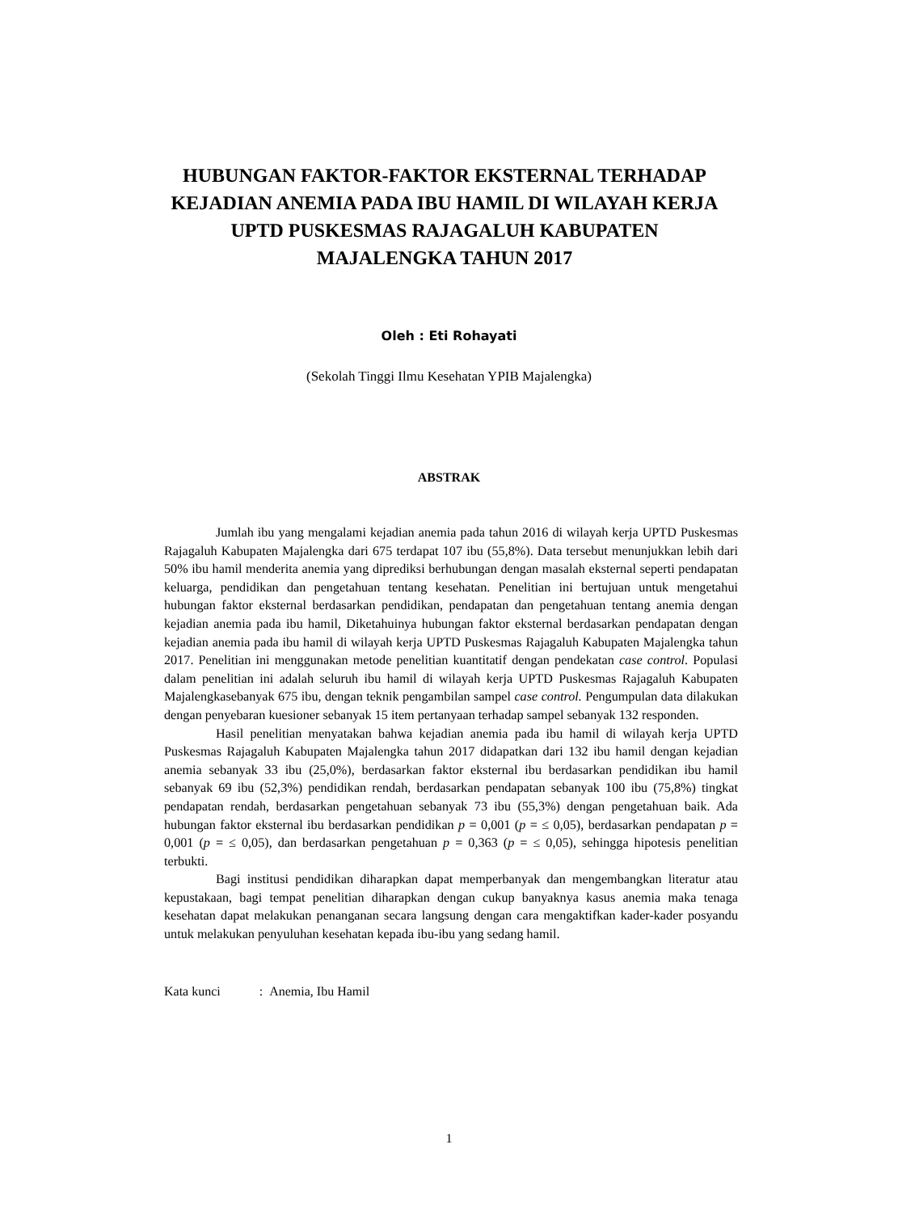HUBUNGAN FAKTOR-FAKTOR EKSTERNAL TERHADAP KEJADIAN ANEMIA PADA IBU HAMIL DI WILAYAH KERJA UPTD PUSKESMAS RAJAGALUH KABUPATEN MAJALENGKA TAHUN 2017
Oleh : Eti Rohayati
(Sekolah Tinggi Ilmu Kesehatan YPIB Majalengka)
ABSTRAK
Jumlah ibu yang mengalami kejadian anemia pada tahun 2016 di wilayah kerja UPTD Puskesmas Rajagaluh Kabupaten Majalengka dari 675 terdapat 107 ibu (55,8%). Data tersebut menunjukkan lebih dari 50% ibu hamil menderita anemia yang diprediksi berhubungan dengan masalah eksternal seperti pendapatan keluarga, pendidikan dan pengetahuan tentang kesehatan. Penelitian ini bertujuan untuk mengetahui hubungan faktor eksternal berdasarkan pendidikan, pendapatan dan pengetahuan tentang anemia dengan kejadian anemia pada ibu hamil, Diketahuinya hubungan faktor eksternal berdasarkan pendapatan dengan kejadian anemia pada ibu hamil di wilayah kerja UPTD Puskesmas Rajagaluh Kabupaten Majalengka tahun 2017. Penelitian ini menggunakan metode penelitian kuantitatif dengan pendekatan case control. Populasi dalam penelitian ini adalah seluruh ibu hamil di wilayah kerja UPTD Puskesmas Rajagaluh Kabupaten Majalengkasebanyak 675 ibu, dengan teknik pengambilan sampel case control. Pengumpulan data dilakukan dengan penyebaran kuesioner sebanyak 15 item pertanyaan terhadap sampel sebanyak 132 responden.
Hasil penelitian menyatakan bahwa kejadian anemia pada ibu hamil di wilayah kerja UPTD Puskesmas Rajagaluh Kabupaten Majalengka tahun 2017 didapatkan dari 132 ibu hamil dengan kejadian anemia sebanyak 33 ibu (25,0%), berdasarkan faktor eksternal ibu berdasarkan pendidikan ibu hamil sebanyak 69 ibu (52,3%) pendidikan rendah, berdasarkan pendapatan sebanyak 100 ibu (75,8%) tingkat pendapatan rendah, berdasarkan pengetahuan sebanyak 73 ibu (55,3%) dengan pengetahuan baik. Ada hubungan faktor eksternal ibu berdasarkan pendidikan p = 0,001 (p = ≤ 0,05), berdasarkan pendapatan p = 0,001 (p = ≤ 0,05), dan berdasarkan pengetahuan p = 0,363 (p = ≤ 0,05), sehingga hipotesis penelitian terbukti.
Bagi institusi pendidikan diharapkan dapat memperbanyak dan mengembangkan literatur atau kepustakaan, bagi tempat penelitian diharapkan dengan cukup banyaknya kasus anemia maka tenaga kesehatan dapat melakukan penanganan secara langsung dengan cara mengaktifkan kader-kader posyandu untuk melakukan penyuluhan kesehatan kepada ibu-ibu yang sedang hamil.
Kata kunci : Anemia, Ibu Hamil
1